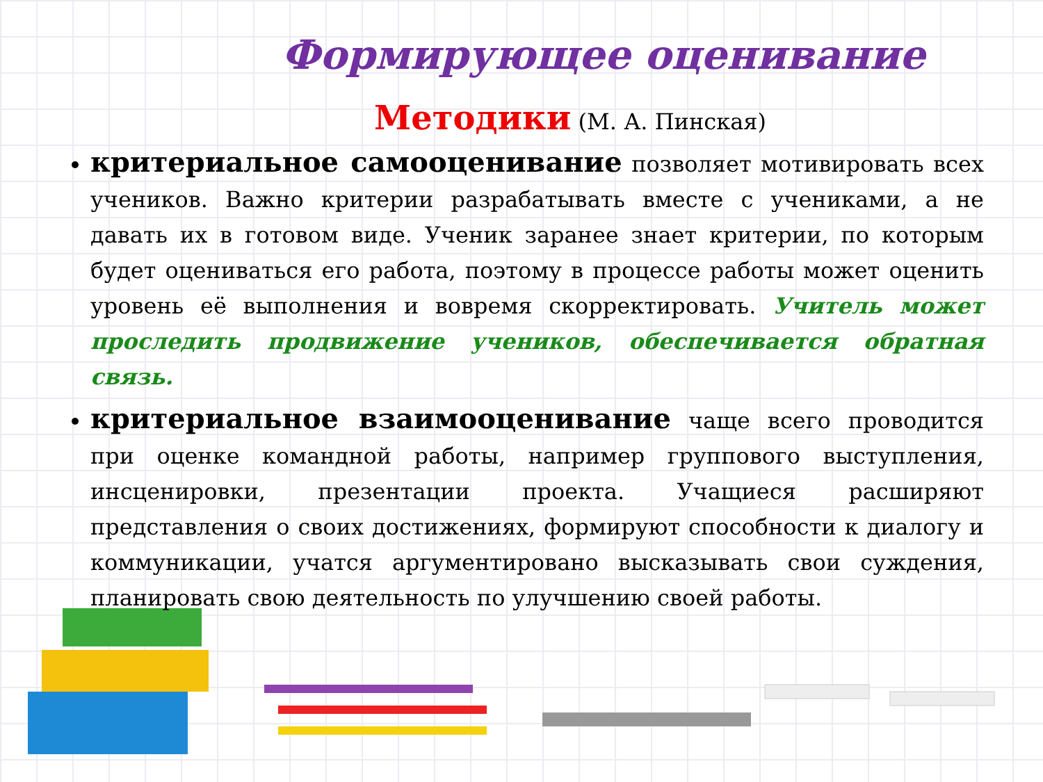Формирующее оценивание
Методики (М. А. Пинская)
критериальное самооценивание позволяет мотивировать всех учеников. Важно критерии разрабатывать вместе с учениками, а не давать их в готовом виде. Ученик заранее знает критерии, по которым будет оцениваться его работа, поэтому в процессе работы может оценить уровень её выполнения и вовремя скорректировать. Учитель может проследить продвижение учеников, обеспечивается обратная связь.
критериальное взаимооценивание чаще всего проводится при оценке командной работы, например группового выступления, инсценировки, презентации проекта. Учащиеся расширяют представления о своих достижениях, формируют способности к диалогу и коммуникации, учатся аргументировано высказывать свои суждения, планировать свою деятельность по улучшению своей работы.